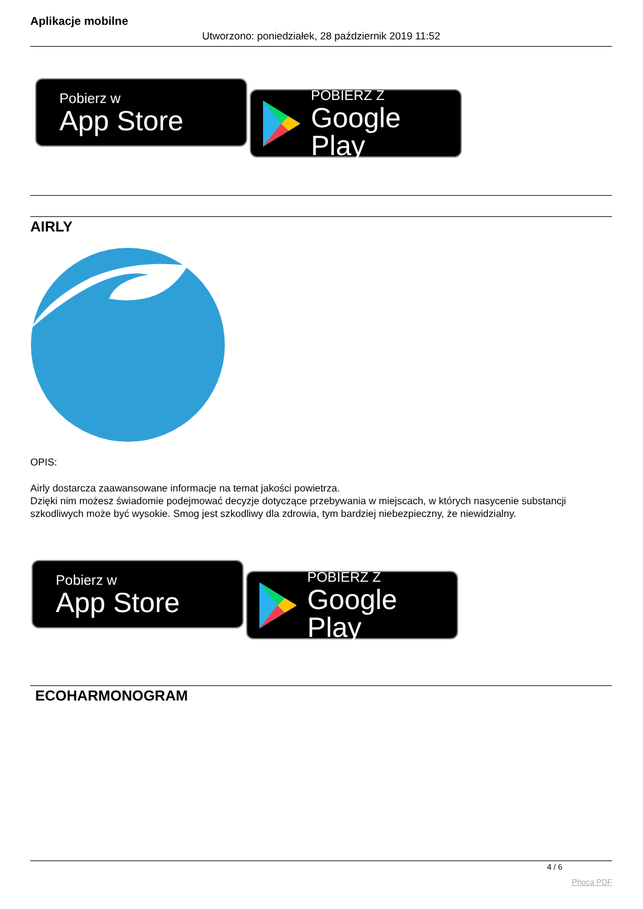Aplikacje mobilne
Utworzono: poniedziałek, 28 październik 2019 11:52
Pobierz w
App Store
POBIERZ Z
Google Play
AIRLY
OPIS:
Airly dostarcza zaawansowane informacje na temat jakości powietrza.
Dzięki nim możesz świadomie podejmować decyzje dotyczące przebywania w miejscach, w których nasycenie substancji szkodliwych może być wysokie. Smog jest szkodliwy dla zdrowia, tym bardziej niebezpieczny, że niewidzialny.
Pobierz w
App Store
POBIERZ Z
Google Play
ECOHARMONOGRAM
4 / 6
Phoca PDF